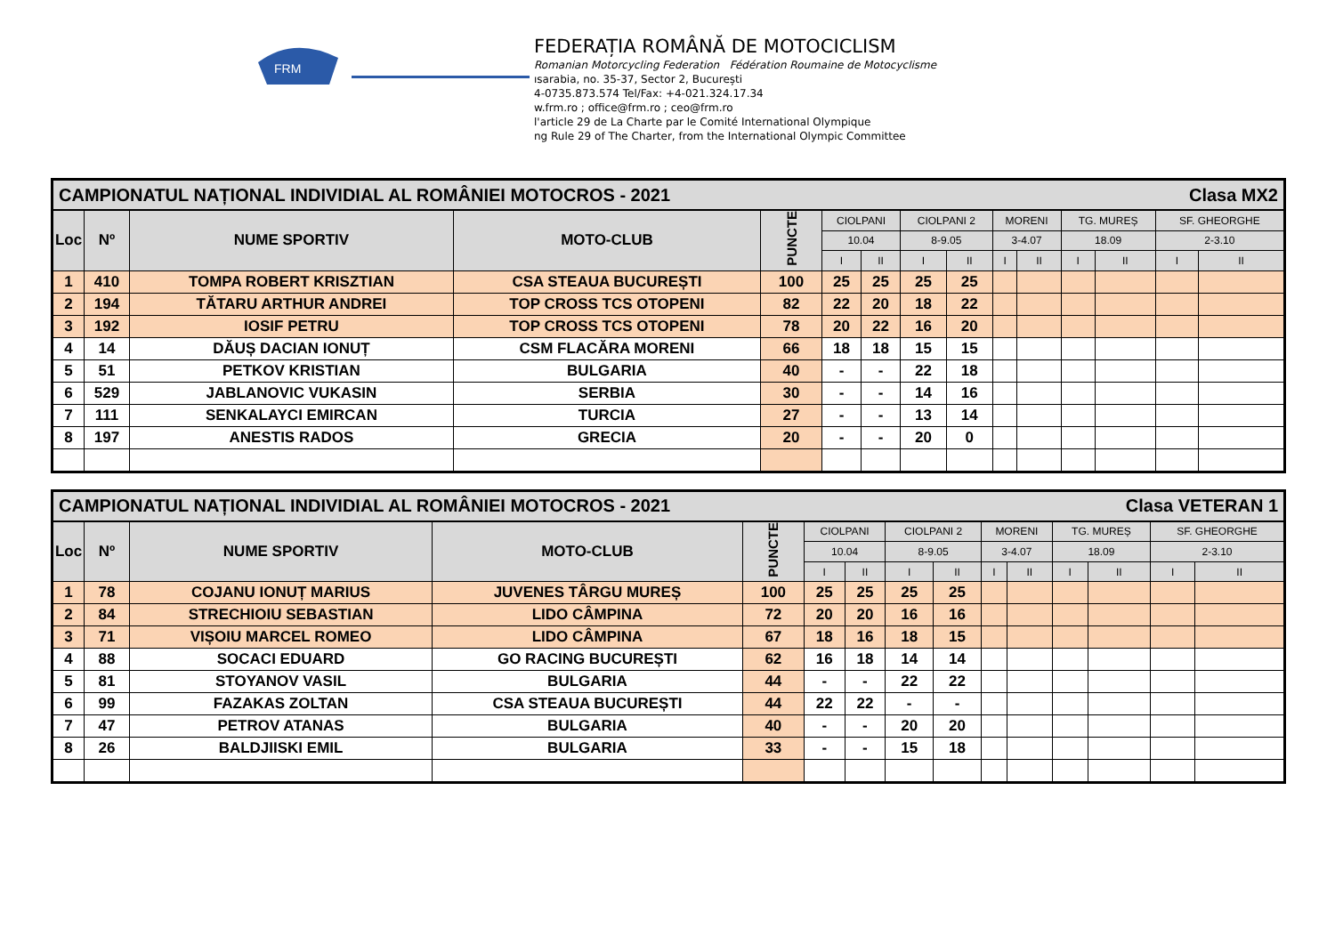FRM
FEDERAȚIA ROMÂNĂ DE MOTOCICLISM
Romanian Motorcycling Federation Fédération Roumaine de Motocyclisme
ısarabia, no. 35-37, Sector 2, București
4-0735.873.574 Tel/Fax: +4-021.324.17.34
w.frm.ro ; office@frm.ro ; ceo@frm.ro
l'article 29 de La Charte par le Comité International Olympique
ng Rule 29 of The Charter, from the International Olympic Committee
| CAMPIONATUL NAȚIONAL INDIVIDIAL AL ROMÂNIEI MOTOCROS - 2021 Clasa MX2 | | | | | | | | | | | | | | |
| Loc | Nº | NUME SPORTIV | MOTO-CLUB | PUNCTE | CIOLPANI | | CIOLPANI 2 | | MORENI | | TG. MUREȘ | | SF. GHEORGHE | |
| | | | | | 10.04 | | 8-9.05 | | 3-4.07 | | 18.09 | | 2-3.10 | |
| | | | | | I | II | I | II | I | II | I | II | I | II |
| 1 | 410 | TOMPA ROBERT KRISZTIAN | CSA STEAUA BUCUREȘTI | 100 | 25 | 25 | 25 | 25 | | | | | | |
| 2 | 194 | TĂTARU ARTHUR ANDREI | TOP CROSS TCS OTOPENI | 82 | 22 | 20 | 18 | 22 | | | | | | |
| 3 | 192 | IOSIF PETRU | TOP CROSS TCS OTOPENI | 78 | 20 | 22 | 16 | 20 | | | | | | |
| 4 | 14 | DĂUȘ DACIAN IONUȚ | CSM FLACĂRA MORENI | 66 | 18 | 18 | 15 | 15 | | | | | | |
| 5 | 51 | PETKOV KRISTIAN | BULGARIA | 40 | - | - | 22 | 18 | | | | | | |
| 6 | 529 | JABLANOVIC VUKASIN | SERBIA | 30 | - | - | 14 | 16 | | | | | | |
| 7 | 111 | SENKALAYCI EMIRCAN | TURCIA | 27 | - | - | 13 | 14 | | | | | | |
| 8 | 197 | ANESTIS RADOS | GRECIA | 20 | - | - | 20 | 0 | | | | | | |
| CAMPIONATUL NAȚIONAL INDIVIDIAL AL ROMÂNIEI MOTOCROS - 2021 Clasa VETERAN 1 | | | | | | | | | | | | | | |
| Loc | Nº | NUME SPORTIV | MOTO-CLUB | PUNCTE | CIOLPANI | | CIOLPANI 2 | | MORENI | | TG. MUREȘ | | SF. GHEORGHE | |
| | | | | | 10.04 | | 8-9.05 | | 3-4.07 | | 18.09 | | 2-3.10 | |
| | | | | | I | II | I | II | I | II | I | II | I | II |
| 1 | 78 | COJANU IONUȚ MARIUS | JUVENES TÂRGU MUREȘ | 100 | 25 | 25 | 25 | 25 | | | | | | |
| 2 | 84 | STRECHIOIU SEBASTIAN | LIDO CÂMPINA | 72 | 20 | 20 | 16 | 16 | | | | | | |
| 3 | 71 | VIȘOIU MARCEL ROMEO | LIDO CÂMPINA | 67 | 18 | 16 | 18 | 15 | | | | | | |
| 4 | 88 | SOCACI EDUARD | GO RACING BUCUREȘTI | 62 | 16 | 18 | 14 | 14 | | | | | | |
| 5 | 81 | STOYANOV VASIL | BULGARIA | 44 | - | - | 22 | 22 | | | | | | |
| 6 | 99 | FAZAKAS ZOLTAN | CSA STEAUA BUCUREȘTI | 44 | 22 | 22 | - | - | | | | | | |
| 7 | 47 | PETROV ATANAS | BULGARIA | 40 | - | - | 20 | 20 | | | | | | |
| 8 | 26 | BALDJIISKI EMIL | BULGARIA | 33 | - | - | 15 | 18 | | | | | | |